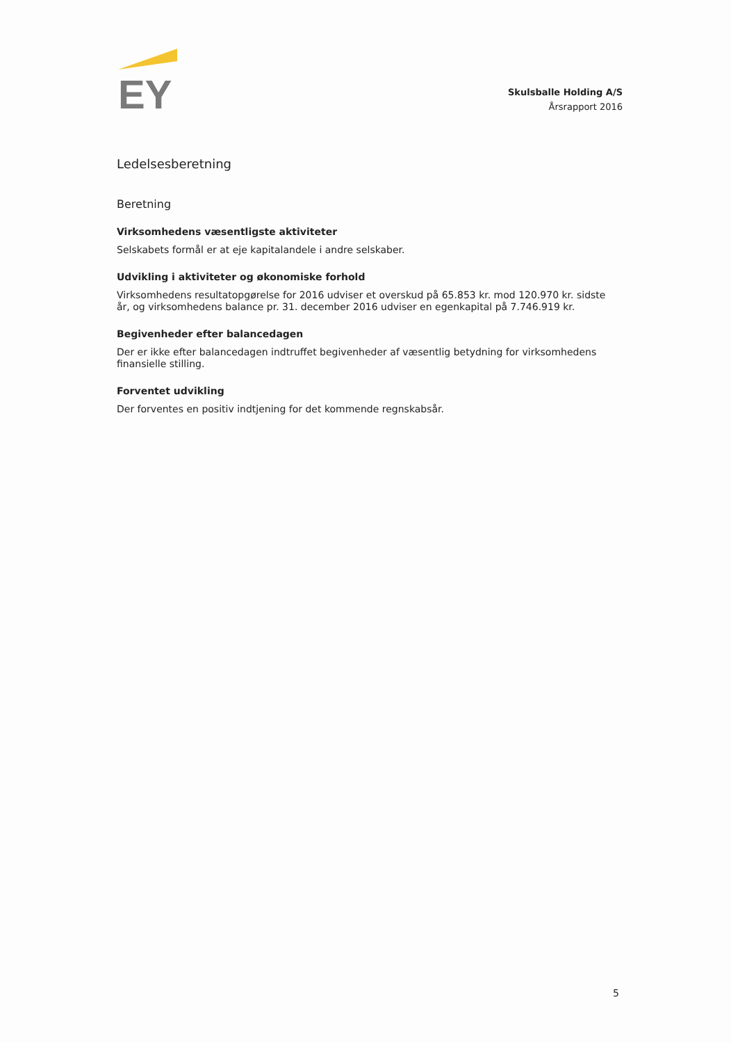EY
Skulsballe Holding A/S
Årsrapport 2016
Ledelsesberetning
Beretning
Virksomhedens væsentligste aktiviteter
Selskabets formål er at eje kapitalandele i andre selskaber.
Udvikling i aktiviteter og økonomiske forhold
Virksomhedens resultatopgørelse for 2016 udviser et overskud på 65.853 kr. mod 120.970 kr. sidste år, og virksomhedens balance pr. 31. december 2016 udviser en egenkapital på 7.746.919 kr.
Begivenheder efter balancedagen
Der er ikke efter balancedagen indtruffet begivenheder af væsentlig betydning for virksomhedens finansielle stilling.
Forventet udvikling
Der forventes en positiv indtjening for det kommende regnskabsår.
5